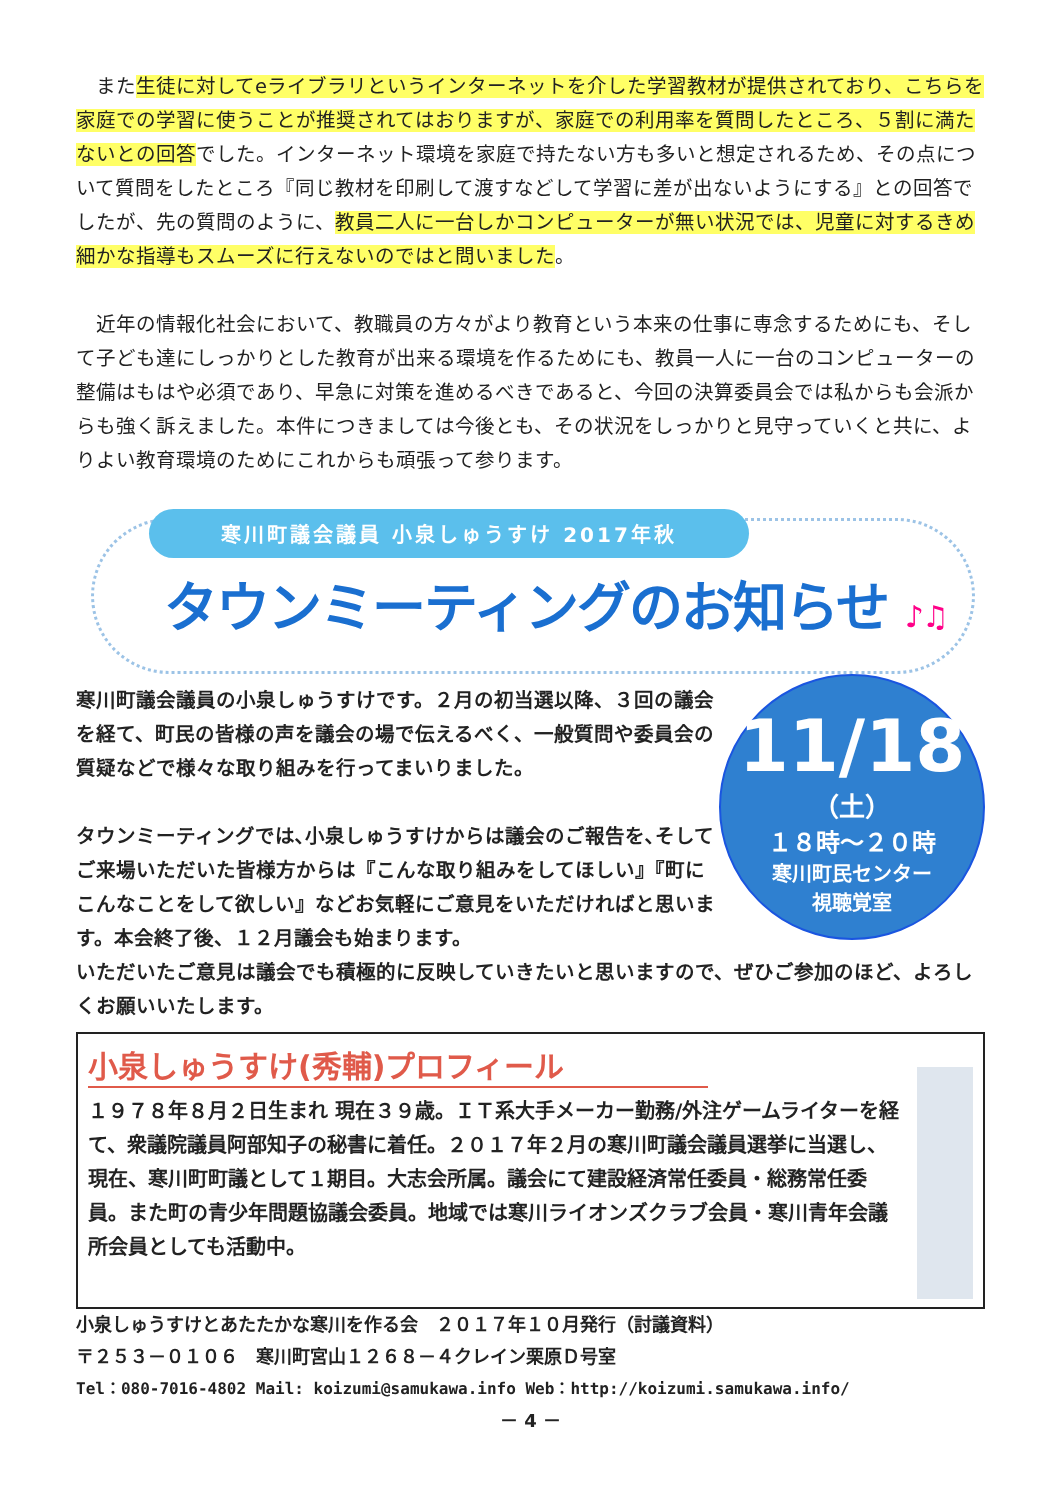また生徒に対してeライブラリというインターネットを介した学習教材が提供されており、こちらを家庭での学習に使うことが推奨されてはおりますが、家庭での利用率を質問したところ、５割に満たないとの回答でした。インターネット環境を家庭で持たない方も多いと想定されるため、その点について質問をしたところ『同じ教材を印刷して渡すなどして学習に差が出ないようにする』との回答でしたが、先の質問のように、教員二人に一台しかコンピューターが無い状況では、児童に対するきめ細かな指導もスムーズに行えないのではと問いました。
　近年の情報化社会において、教職員の方々がより教育という本来の仕事に専念するためにも、そして子ども達にしっかりとした教育が出来る環境を作るためにも、教員一人に一台のコンピューターの整備はもはや必須であり、早急に対策を進めるべきであると、今回の決算委員会では私からも会派からも強く訴えました。本件につきましては今後とも、その状況をしっかりと見守っていくと共に、よりよい教育環境のためにこれからも頑張って参ります。
寒川町議会議員 小泉しゅうすけ 2017年秋
タウンミーティングのお知らせ ♪♫
寒川町議会議員の小泉しゅうすけです。２月の初当選以降、３回の議会を経て、町民の皆様の声を議会の場で伝えるべく、一般質問や委員会の質疑などで様々な取り組みを行ってまいりました。
タウンミーティングでは､小泉しゅうすけからは議会のご報告を､そしてご来場いただいた皆様方からは『こんな取り組みをしてほしい』『町にこんなことをして欲しい』などお気軽にご意見をいただければと思います。本会終了後、１２月議会も始まります。
11/18
（土）
１８時～２０時
寒川町民センター
視聴覚室
いただいたご意見は議会でも積極的に反映していきたいと思いますので、ぜひご参加のほど、よろしくお願いいたします。
小泉しゅうすけ(秀輔)プロフィール
１９７８年８月２日生まれ 現在３９歳。ＩＴ系大手メーカー勤務/外注ゲームライターを経て、衆議院議員阿部知子の秘書に着任。２０１７年２月の寒川町議会議員選挙に当選し、現在、寒川町町議として１期目。大志会所属。議会にて建設経済常任委員・総務常任委員。また町の青少年問題協議会委員。地域では寒川ライオンズクラブ会員・寒川青年会議所会員としても活動中。
小泉しゅうすけとあたたかな寒川を作る会　２０１７年１０月発行（討議資料）
〒２５３－０１０６　寒川町宮山１２６８－４クレイン栗原Ｄ号室
Tel：080-7016-4802 Mail: koizumi@samukawa.info Web：http://koizumi.samukawa.info/
－ 4 －